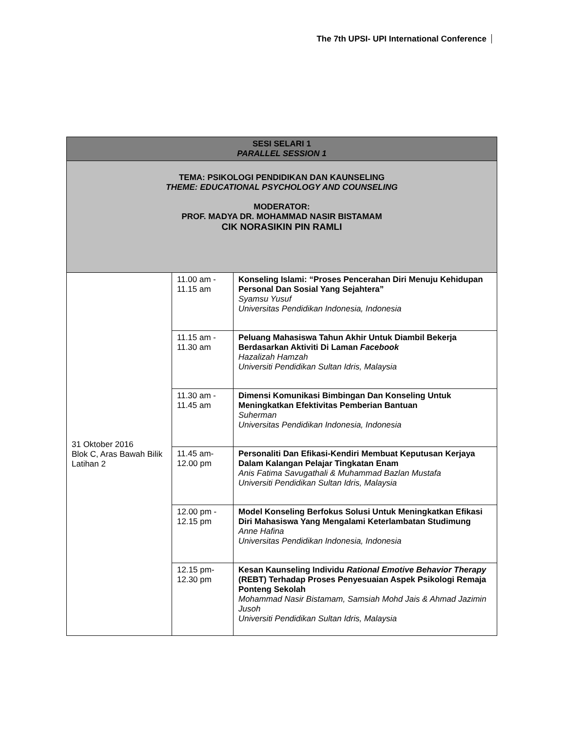The 7th UPSI- UPI International Conference
| SESI SELARI 1 PARALLEL SESSION 1 | | |
| --- | --- | --- |
| TEMA: PSIKOLOGI PENDIDIKAN DAN KAUNSELING THEME: EDUCATIONAL PSYCHOLOGY AND COUNSELING MODERATOR: PROF. MADYA DR. MOHAMMAD NASIR BISTAMAM CIK NORASIKIN PIN RAMLI | | |
| 31 Oktober 2016 Blok C, Aras Bawah Bilik Latihan 2 | 11.00 am - 11.15 am | Konseling Islami: “Proses Pencerahan Diri Menuju Kehidupan Personal Dan Sosial Yang Sejahtera” Syamsu Yusuf Universitas Pendidikan Indonesia, Indonesia |
| | 11.15 am - 11.30 am | Peluang Mahasiswa Tahun Akhir Untuk Diambil Bekerja Berdasarkan Aktiviti Di Laman Facebook Hazalizah Hamzah Universiti Pendidikan Sultan Idris, Malaysia |
| | 11.30 am - 11.45 am | Dimensi Komunikasi Bimbingan Dan Konseling Untuk Meningkatkan Efektivitas Pemberian Bantuan Suherman Universitas Pendidikan Indonesia, Indonesia |
| | 11.45 am- 12.00 pm | Personaliti Dan Efikasi-Kendiri Membuat Keputusan Kerjaya Dalam Kalangan Pelajar Tingkatan Enam Anis Fatima Savugathali & Muhammad Bazlan Mustafa Universiti Pendidikan Sultan Idris, Malaysia |
| | 12.00 pm - 12.15 pm | Model Konseling Berfokus Solusi Untuk Meningkatkan Efikasi Diri Mahasiswa Yang Mengalami Keterlambatan Studimung Anne Hafina Universitas Pendidikan Indonesia, Indonesia |
| | 12.15 pm- 12.30 pm | Kesan Kaunseling Individu Rational Emotive Behavior Therapy (REBT) Terhadap Proses Penyesuaian Aspek Psikologi Remaja Ponteng Sekolah Mohammad Nasir Bistamam, Samsiah Mohd Jais & Ahmad Jazimin Jusoh Universiti Pendidikan Sultan Idris, Malaysia |